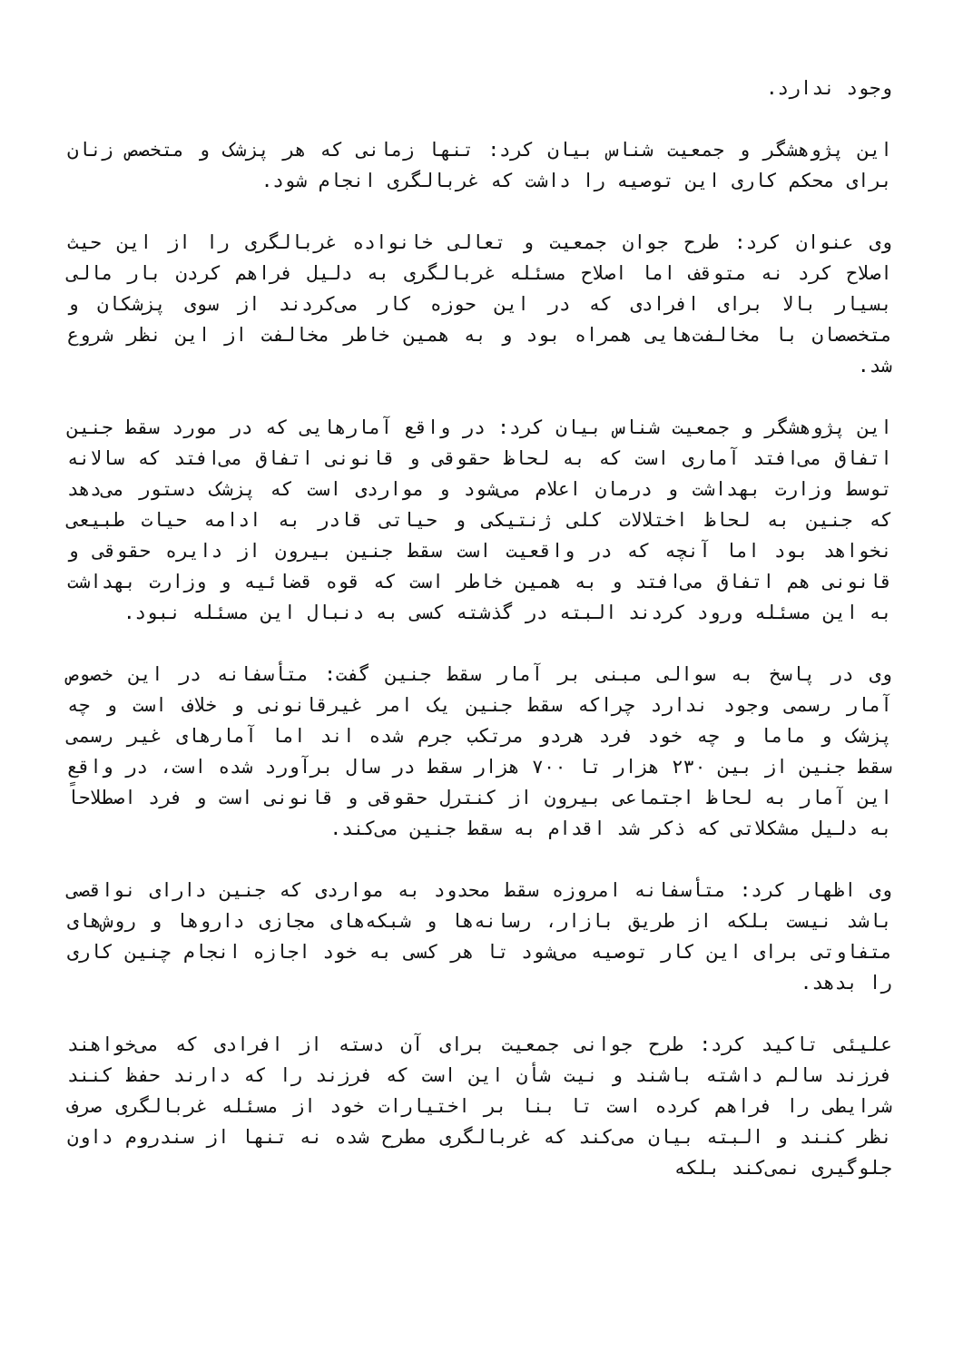وجود ندارد.
این پژوهشگر و جمعیت شناس بیان کرد: تنها زمانی که هر پزشک و متخصص زنان برای محکم کاری این توصیه را داشت که غربالگری انجام شود.
وی عنوان کرد: طرح جوان جمعیت و تعالی خانواده غربالگری را از این حیث اصلاح کرد نه متوقف اما اصلاح مسئله غربالگری به دلیل فراهم کردن بار مالی بسیار بالا برای افرادی که در این حوزه کار می‌کردند از سوی پزشکان و متخصصان با مخالفت‌هایی همراه بود و به همین خاطر مخالفت از این نظر شروع شد.
این پژوهشگر و جمعیت شناس بیان کرد: در واقع آمارهایی که در مورد سقط جنین اتفاق می‌افتد آماری است که به لحاظ حقوقی و قانونی اتفاق می‌افتد که سالانه توسط وزارت بهداشت و درمان اعلام می‌شود و مواردی است که پزشک دستور می‌دهد که جنین به لحاظ اختلالات کلی ژنتیکی و حیاتی قادر به ادامه حیات طبیعی نخواهد بود اما آنچه که در واقعیت است سقط جنین بیرون از دایره حقوقی و قانونی هم اتفاق می‌افتد و به همین خاطر است که قوه قضائیه و وزارت بهداشت به این مسئله ورود کردند البته در گذشته کسی به دنبال این مسئله نبود.
وی در پاسخ به سوالی مبنی بر آمار سقط جنین گفت: متأسفانه در این خصوص آمار رسمی وجود ندارد چراکه سقط جنین یک امر غیرقانونی و خلاف است و چه پزشک و ماما و چه خود فرد هردو مرتکب جرم شده اند اما آمارهای غیر رسمی سقط جنین از بین ۲۳۰ هزار تا ۷۰۰ هزار سقط در سال برآورد شده است، در واقع این آمار به لحاظ اجتماعی بیرون از کنترل حقوقی و قانونی است و فرد اصطلاحاً به دلیل مشکلاتی که ذکر شد اقدام به سقط جنین می‌کند.
وی اظهار کرد: متأسفانه امروزه سقط محدود به مواردی که جنین دارای نواقصی باشد نیست بلکه از طریق بازار، رسانه‌ها و شبکه‌های مجازی داروها و روش‌های متفاوتی برای این کار توصیه می‌شود تا هر کسی به خود اجازه انجام چنین کاری را بدهد.
علیئی تاکید کرد: طرح جوانی جمعیت برای آن دسته از افرادی که می‌خواهند فرزند سالم داشته باشند و نیت شأن این است که فرزند را که دارند حفظ کنند شرایطی را فراهم کرده است تا بنا بر اختیارات خود از مسئله غربالگری صرف نظر کنند و البته بیان می‌کند که غربالگری مطرح شده نه تنها از سندروم داون جلوگیری نمی‌کند بلکه